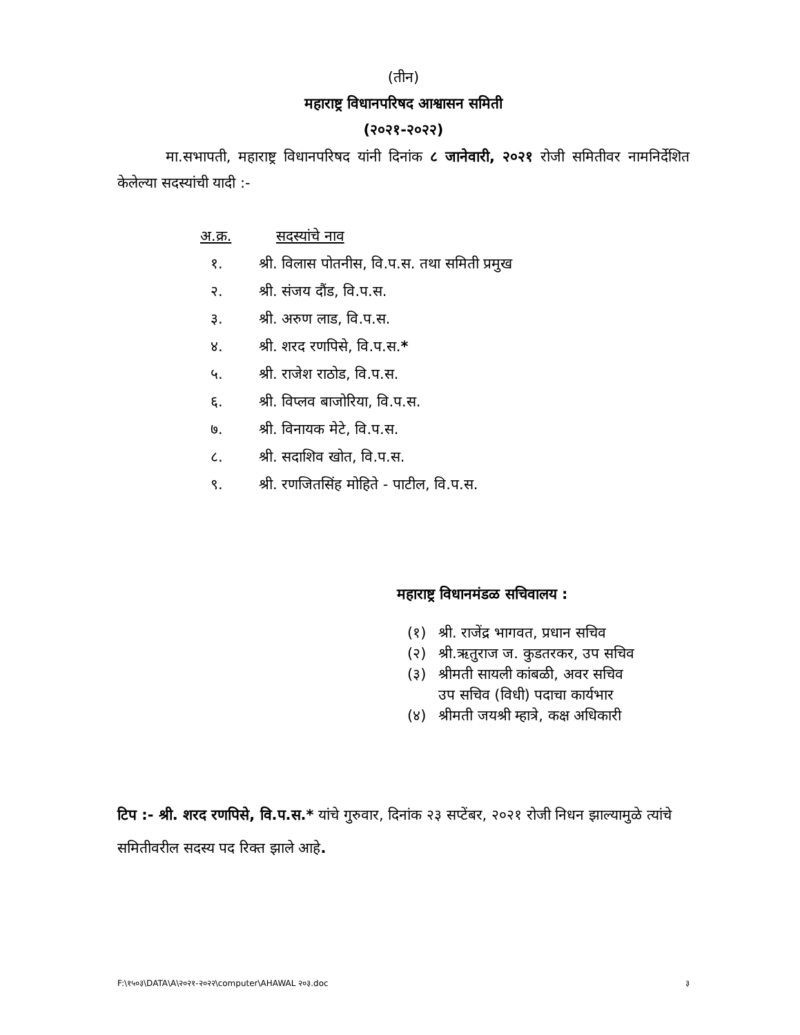(तीन)
महाराष्ट्र विधानपरिषद आश्वासन समिती
(२०२१-२०२२)
मा.सभापती, महाराष्ट्र विधानपरिषद यांनी दिनांक ८ जानेवारी, २०२१ रोजी समितीवर नामनिर्देशित केलेल्या सदस्यांची यादी :-
अ.क्र. सदस्यांचे नाव
१. श्री. विलास पोतनीस, वि.प.स. तथा समिती प्रमुख
२. श्री. संजय दौंड, वि.प.स.
३. श्री. अरुण लाड, वि.प.स.
४. श्री. शरद रणपिसे, वि.प.स.*
५. श्री. राजेश राठोड, वि.प.स.
६. श्री. विप्लव बाजोरिया, वि.प.स.
७. श्री. विनायक मेटे, वि.प.स.
८. श्री. सदाशिव खोत, वि.प.स.
९. श्री. रणजितसिंह मोहिते - पाटील, वि.प.स.
महाराष्ट्र विधानमंडळ सचिवालय :
(१) श्री. राजेंद्र भागवत, प्रधान सचिव
(२) श्री.ऋतुराज ज. कुडतरकर, उप सचिव
(३) श्रीमती सायली कांबळी, अवर सचिव
उप सचिव (विधी) पदाचा कार्यभार
(४) श्रीमती जयश्री म्हात्रे, कक्ष अधिकारी
टिप :- श्री. शरद रणपिसे, वि.प.स.* यांचे गुरुवार, दिनांक २३ सप्टेंबर, २०२१ रोजी निधन झाल्यामुळे त्यांचे समितीवरील सदस्य पद रिक्त झाले आहे.
F:\१५०३\DATA\A\२०२१-२०२२\computer\AHAWAL २०३.doc ३